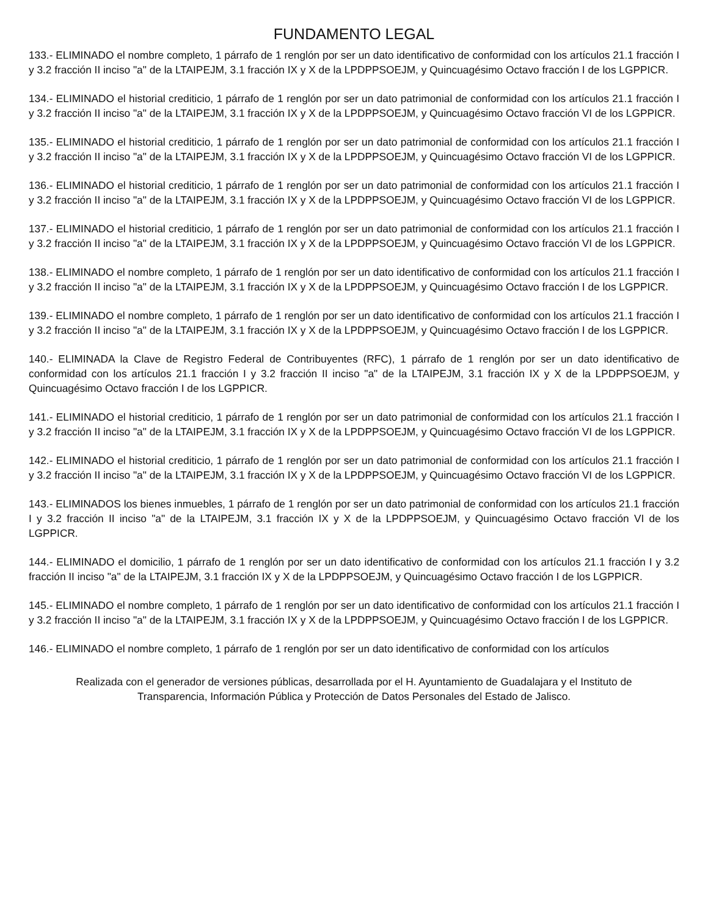FUNDAMENTO LEGAL
133.- ELIMINADO el nombre completo, 1 párrafo de 1 renglón por ser un dato identificativo de conformidad con los artículos 21.1 fracción I y 3.2 fracción II inciso "a" de la LTAIPEJM, 3.1 fracción IX y X de la LPDPPSOEJM, y Quincuagésimo Octavo fracción I de los LGPPICR.
134.- ELIMINADO el historial crediticio, 1 párrafo de 1 renglón por ser un dato patrimonial de conformidad con los artículos 21.1 fracción I y 3.2 fracción II inciso "a" de la LTAIPEJM, 3.1 fracción IX y X de la LPDPPSOEJM, y Quincuagésimo Octavo fracción VI de los LGPPICR.
135.- ELIMINADO el historial crediticio, 1 párrafo de 1 renglón por ser un dato patrimonial de conformidad con los artículos 21.1 fracción I y 3.2 fracción II inciso "a" de la LTAIPEJM, 3.1 fracción IX y X de la LPDPPSOEJM, y Quincuagésimo Octavo fracción VI de los LGPPICR.
136.- ELIMINADO el historial crediticio, 1 párrafo de 1 renglón por ser un dato patrimonial de conformidad con los artículos 21.1 fracción I y 3.2 fracción II inciso "a" de la LTAIPEJM, 3.1 fracción IX y X de la LPDPPSOEJM, y Quincuagésimo Octavo fracción VI de los LGPPICR.
137.- ELIMINADO el historial crediticio, 1 párrafo de 1 renglón por ser un dato patrimonial de conformidad con los artículos 21.1 fracción I y 3.2 fracción II inciso "a" de la LTAIPEJM, 3.1 fracción IX y X de la LPDPPSOEJM, y Quincuagésimo Octavo fracción VI de los LGPPICR.
138.- ELIMINADO el nombre completo, 1 párrafo de 1 renglón por ser un dato identificativo de conformidad con los artículos 21.1 fracción I y 3.2 fracción II inciso "a" de la LTAIPEJM, 3.1 fracción IX y X de la LPDPPSOEJM, y Quincuagésimo Octavo fracción I de los LGPPICR.
139.- ELIMINADO el nombre completo, 1 párrafo de 1 renglón por ser un dato identificativo de conformidad con los artículos 21.1 fracción I y 3.2 fracción II inciso "a" de la LTAIPEJM, 3.1 fracción IX y X de la LPDPPSOEJM, y Quincuagésimo Octavo fracción I de los LGPPICR.
140.- ELIMINADA la Clave de Registro Federal de Contribuyentes (RFC), 1 párrafo de 1 renglón por ser un dato identificativo de conformidad con los artículos 21.1 fracción I y 3.2 fracción II inciso "a" de la LTAIPEJM, 3.1 fracción IX y X de la LPDPPSOEJM, y Quincuagésimo Octavo fracción I de los LGPPICR.
141.- ELIMINADO el historial crediticio, 1 párrafo de 1 renglón por ser un dato patrimonial de conformidad con los artículos 21.1 fracción I y 3.2 fracción II inciso "a" de la LTAIPEJM, 3.1 fracción IX y X de la LPDPPSOEJM, y Quincuagésimo Octavo fracción VI de los LGPPICR.
142.- ELIMINADO el historial crediticio, 1 párrafo de 1 renglón por ser un dato patrimonial de conformidad con los artículos 21.1 fracción I y 3.2 fracción II inciso "a" de la LTAIPEJM, 3.1 fracción IX y X de la LPDPPSOEJM, y Quincuagésimo Octavo fracción VI de los LGPPICR.
143.- ELIMINADOS los bienes inmuebles, 1 párrafo de 1 renglón por ser un dato patrimonial de conformidad con los artículos 21.1 fracción I y 3.2 fracción II inciso "a" de la LTAIPEJM, 3.1 fracción IX y X de la LPDPPSOEJM, y Quincuagésimo Octavo fracción VI de los LGPPICR.
144.- ELIMINADO el domicilio, 1 párrafo de 1 renglón por ser un dato identificativo de conformidad con los artículos 21.1 fracción I y 3.2 fracción II inciso "a" de la LTAIPEJM, 3.1 fracción IX y X de la LPDPPSOEJM, y Quincuagésimo Octavo fracción I de los LGPPICR.
145.- ELIMINADO el nombre completo, 1 párrafo de 1 renglón por ser un dato identificativo de conformidad con los artículos 21.1 fracción I y 3.2 fracción II inciso "a" de la LTAIPEJM, 3.1 fracción IX y X de la LPDPPSOEJM, y Quincuagésimo Octavo fracción I de los LGPPICR.
146.- ELIMINADO el nombre completo, 1 párrafo de 1 renglón por ser un dato identificativo de conformidad con los artículos
Realizada con el generador de versiones públicas, desarrollada por el H. Ayuntamiento de Guadalajara y el Instituto de Transparencia, Información Pública y Protección de Datos Personales del Estado de Jalisco.